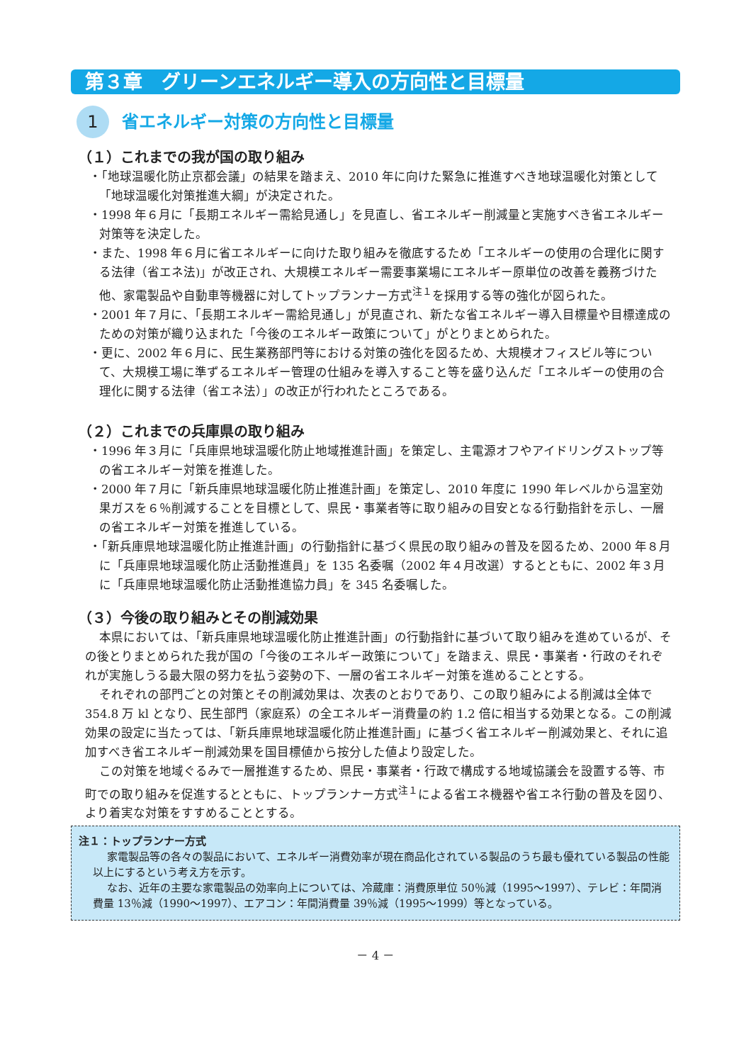第３章　グリーンエネルギー導入の方向性と目標量
1
省エネルギー対策の方向性と目標量
（１）これまでの我が国の取り組み
・「地球温暖化防止京都会議」の結果を踏まえ、2010 年に向けた緊急に推進すべき地球温暖化対策として「地球温暖化対策推進大綱」が決定された。
・1998 年６月に「長期エネルギー需給見通し」を見直し、省エネルギー削減量と実施すべき省エネルギー対策等を決定した。
・また、1998 年６月に省エネルギーに向けた取り組みを徹底するため「エネルギーの使用の合理化に関する法律（省エネ法)」が改正され、大規模エネルギー需要事業場にエネルギー原単位の改善を義務づけた他、家電製品や自動車等機器に対してトップランナー方式<sup>注１</sup>を採用する等の強化が図られた。
・2001 年７月に、「長期エネルギー需給見通し」が見直され、新たな省エネルギー導入目標量や目標達成のための対策が織り込まれた「今後のエネルギー政策について」がとりまとめられた。
・更に、2002 年６月に、民生業務部門等における対策の強化を図るため、大規模オフィスビル等について、大規模工場に準ずるエネルギー管理の仕組みを導入すること等を盛り込んだ「エネルギーの使用の合理化に関する法律（省エネ法）」の改正が行われたところである。
（２）これまでの兵庫県の取り組み
・1996 年３月に「兵庫県地球温暖化防止地域推進計画」を策定し、主電源オフやアイドリングストップ等の省エネルギー対策を推進した。
・2000 年７月に「新兵庫県地球温暖化防止推進計画」を策定し、2010 年度に 1990 年レベルから温室効果ガスを６％削減することを目標として、県民・事業者等に取り組みの目安となる行動指針を示し、一層の省エネルギー対策を推進している。
・「新兵庫県地球温暖化防止推進計画」の行動指針に基づく県民の取り組みの普及を図るため、2000 年８月に「兵庫県地球温暖化防止活動推進員」を 135 名委嘱（2002 年４月改選）するとともに、2002 年３月に「兵庫県地球温暖化防止活動推進協力員」を 345 名委嘱した。
（３）今後の取り組みとその削減効果
本県においては、「新兵庫県地球温暖化防止推進計画」の行動指針に基づいて取り組みを進めているが、その後とりまとめられた我が国の「今後のエネルギー政策について」を踏まえ、県民・事業者・行政のそれぞれが実施しうる最大限の努力を払う姿勢の下、一層の省エネルギー対策を進めることとする。
それぞれの部門ごとの対策とその削減効果は、次表のとおりであり、この取り組みによる削減は全体で 354.8 万 kl となり、民生部門（家庭系）の全エネルギー消費量の約 1.2 倍に相当する効果となる。この削減効果の設定に当たっては、「新兵庫県地球温暖化防止推進計画」に基づく省エネルギー削減効果と、それに追加すべき省エネルギー削減効果を国目標値から按分した値より設定した。
この対策を地域ぐるみで一層推進するため、県民・事業者・行政で構成する地域協議会を設置する等、市町での取り組みを促進するとともに、トップランナー方式<sup>注１</sup>による省エネ機器や省エネ行動の普及を図り、より着実な対策をすすめることとする。
注１：トップランナー方式
家電製品等の各々の製品において、エネルギー消費効率が現在商品化されている製品のうち最も優れている製品の性能以上にするという考え方を示す。
なお、近年の主要な家電製品の効率向上については、冷蔵庫：消費原単位 50％減（1995～1997）、テレビ：年間消費量 13％減（1990～1997）、エアコン：年間消費量 39％減（1995～1999）等となっている。
－ 4 －